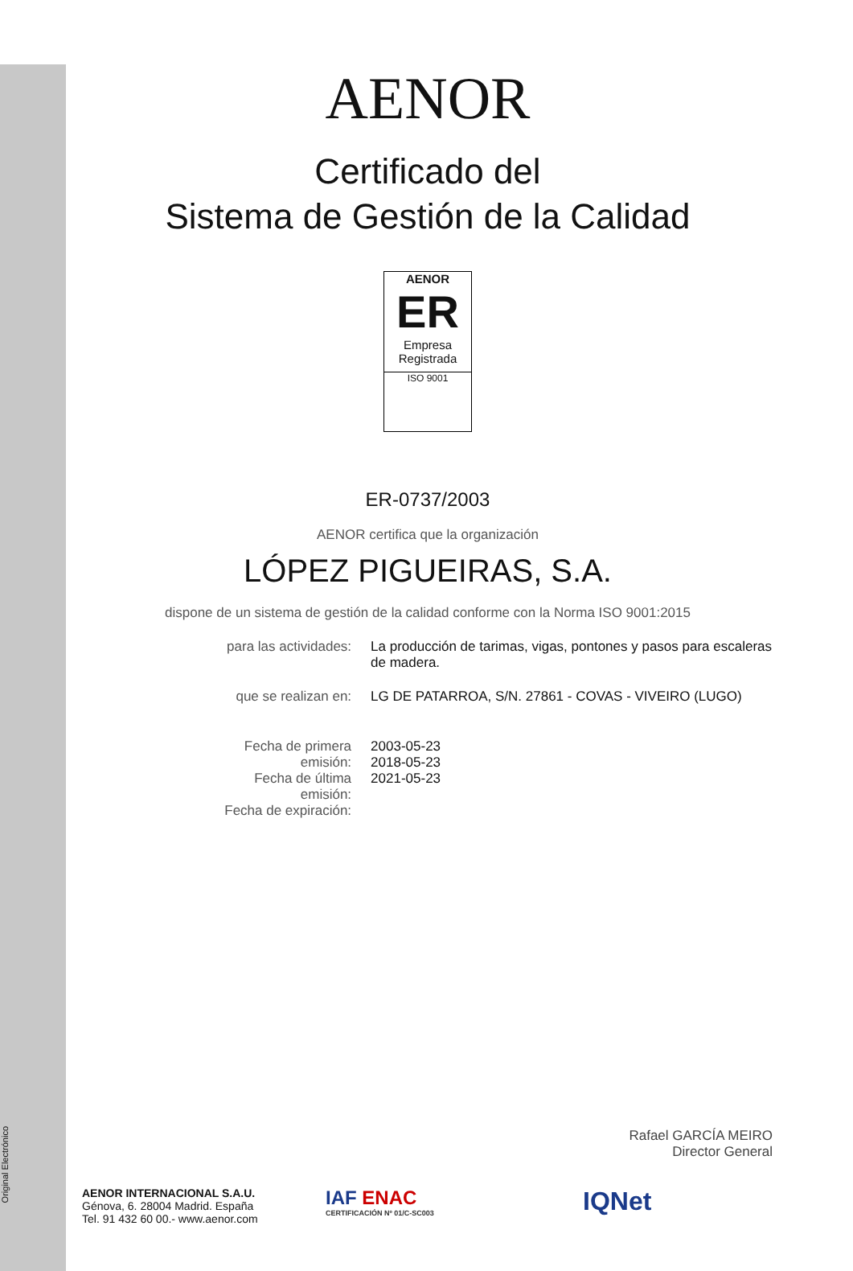Original Electrónico
AENOR
Certificado del
Sistema de Gestión de la Calidad
AENOR
ER
Empresa Registrada
ISO 9001
ER-0737/2003
AENOR certifica que la organización
LÓPEZ PIGUEIRAS, S.A.
dispone de un sistema de gestión de la calidad conforme con la Norma ISO 9001:2015
| para las actividades: | La producción de tarimas, vigas, pontones y pasos para escaleras de madera. |
| que se realizan en: | LG DE PATARROA, S/N. 27861 - COVAS - VIVEIRO (LUGO) |
| Fecha de primera emisión: Fecha de última emisión: Fecha de expiración: | 2003-05-23 2018-05-23 2021-05-23 |
Rafael GARCÍA MEIRO
Director General
AENOR INTERNACIONAL S.A.U.
Génova, 6. 28004 Madrid. España
Tel. 91 432 60 00.- www.aenor.com
IAF ENAC
CERTIFICACIÓN Nº 01/C-SC003
IQNet